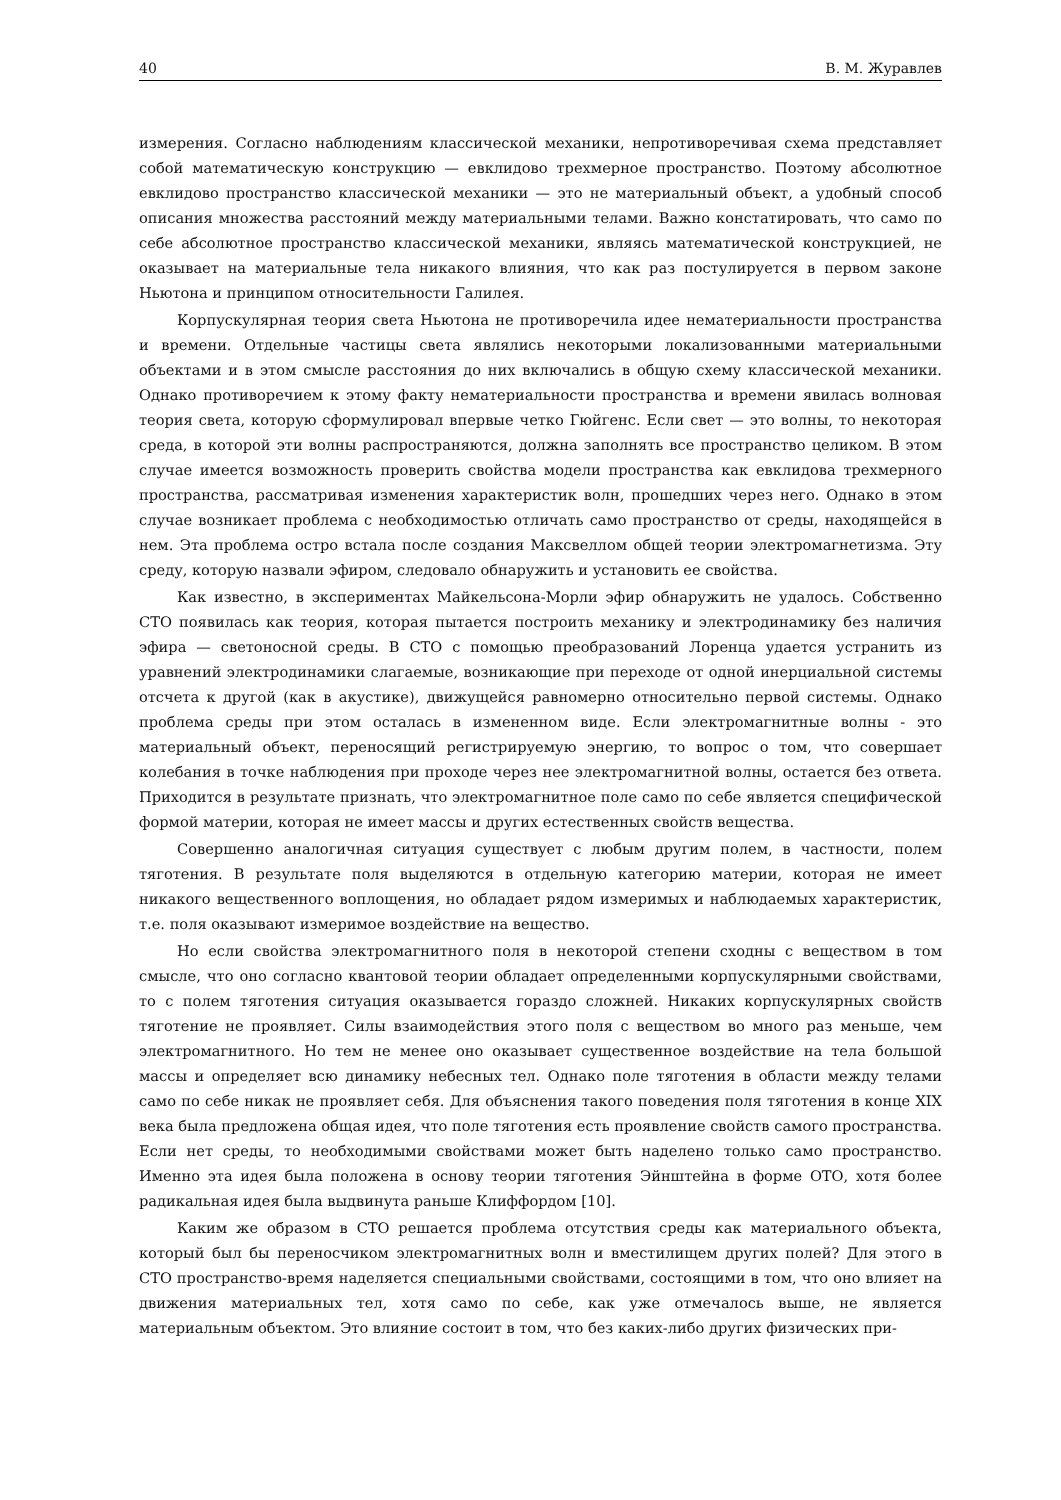40 В. М. Журавлев
измерения. Согласно наблюдениям классической механики, непротиворечивая схема представляет собой математическую конструкцию — евклидово трехмерное пространство. Поэтому абсолютное евклидово пространство классической механики — это не материальный объект, а удобный способ описания множества расстояний между материальными телами. Важно констатировать, что само по себе абсолютное пространство классической механики, являясь математической конструкцией, не оказывает на материальные тела никакого влияния, что как раз постулируется в первом законе Ньютона и принципом относительности Галилея.
Корпускулярная теория света Ньютона не противоречила идее нематериальности пространства и времени. Отдельные частицы света являлись некоторыми локализованными материальными объектами и в этом смысле расстояния до них включались в общую схему классической механики. Однако противоречием к этому факту нематериальности пространства и времени явилась волновая теория света, которую сформулировал впервые четко Гюйгенс. Если свет — это волны, то некоторая среда, в которой эти волны распространяются, должна заполнять все пространство целиком. В этом случае имеется возможность проверить свойства модели пространства как евклидова трехмерного пространства, рассматривая изменения характеристик волн, прошедших через него. Однако в этом случае возникает проблема с необходимостью отличать само пространство от среды, находящейся в нем. Эта проблема остро встала после создания Максвеллом общей теории электромагнетизма. Эту среду, которую назвали эфиром, следовало обнаружить и установить ее свойства.
Как известно, в экспериментах Майкельсона-Морли эфир обнаружить не удалось. Собственно СТО появилась как теория, которая пытается построить механику и электродинамику без наличия эфира — светоносной среды. В СТО с помощью преобразований Лоренца удается устранить из уравнений электродинамики слагаемые, возникающие при переходе от одной инерциальной системы отсчета к другой (как в акустике), движущейся равномерно относительно первой системы. Однако проблема среды при этом осталась в измененном виде. Если электромагнитные волны - это материальный объект, переносящий регистрируемую энергию, то вопрос о том, что совершает колебания в точке наблюдения при проходе через нее электромагнитной волны, остается без ответа. Приходится в результате признать, что электромагнитное поле само по себе является специфической формой материи, которая не имеет массы и других естественных свойств вещества.
Совершенно аналогичная ситуация существует с любым другим полем, в частности, полем тяготения. В результате поля выделяются в отдельную категорию материи, которая не имеет никакого вещественного воплощения, но обладает рядом измеримых и наблюдаемых характеристик, т.е. поля оказывают измеримое воздействие на вещество.
Но если свойства электромагнитного поля в некоторой степени сходны с веществом в том смысле, что оно согласно квантовой теории обладает определенными корпускулярными свойствами, то с полем тяготения ситуация оказывается гораздо сложней. Никаких корпускулярных свойств тяготение не проявляет. Силы взаимодействия этого поля с веществом во много раз меньше, чем электромагнитного. Но тем не менее оно оказывает существенное воздействие на тела большой массы и определяет всю динамику небесных тел. Однако поле тяготения в области между телами само по себе никак не проявляет себя. Для объяснения такого поведения поля тяготения в конце XIX века была предложена общая идея, что поле тяготения есть проявление свойств самого пространства. Если нет среды, то необходимыми свойствами может быть наделено только само пространство. Именно эта идея была положена в основу теории тяготения Эйнштейна в форме ОТО, хотя более радикальная идея была выдвинута раньше Клиффордом [10].
Каким же образом в СТО решается проблема отсутствия среды как материального объекта, который был бы переносчиком электромагнитных волн и вместилищем других полей? Для этого в СТО пространство-время наделяется специальными свойствами, состоящими в том, что оно влияет на движения материальных тел, хотя само по себе, как уже отмечалось выше, не является материальным объектом. Это влияние состоит в том, что без каких-либо других физических при-